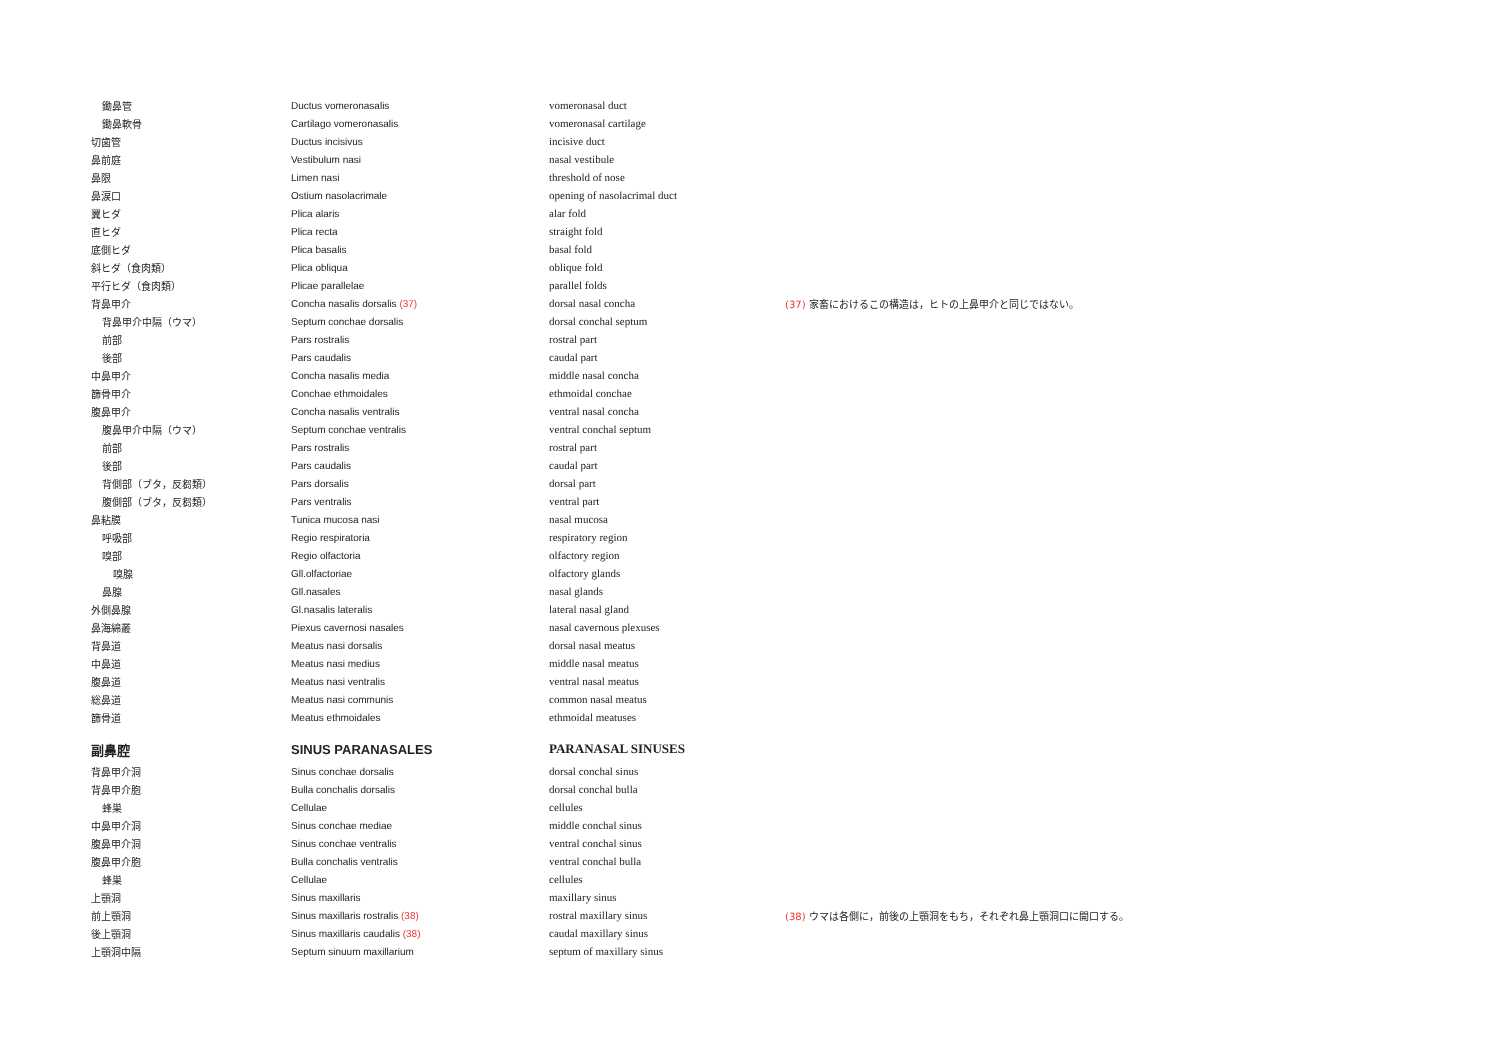| 鋤鼻管 | Ductus vomeronasalis | vomeronasal duct | |
| 鋤鼻軟骨 | Cartilago vomeronasalis | vomeronasal cartilage | |
| 切歯管 | Ductus incisivus | incisive duct | |
| 鼻前庭 | Vestibulum nasi | nasal vestibule | |
| 鼻限 | Limen nasi | threshold of nose | |
| 鼻涙口 | Ostium nasolacrimale | opening of nasolacrimal duct | |
| 翼ヒダ | Plica alaris | alar fold | |
| 直ヒダ | Plica recta | straight fold | |
| 底側ヒダ | Plica basalis | basal fold | |
| 斜ヒダ（食肉類） | Plica obliqua | oblique fold | |
| 平行ヒダ（食肉類） | Plicae parallelae | parallel folds | |
| 背鼻甲介 | Concha nasalis dorsalis (37) | dorsal nasal concha | (37) 家畜におけるこの構造は，ヒトの上鼻甲介と同じではない。 |
| 背鼻甲介中隔（ウマ） | Septum conchae dorsalis | dorsal conchal septum | |
| 前部 | Pars rostralis | rostral part | |
| 後部 | Pars caudalis | caudal part | |
| 中鼻甲介 | Concha nasalis media | middle nasal concha | |
| 篩骨甲介 | Conchae ethmoidales | ethmoidal conchae | |
| 腹鼻甲介 | Concha nasalis ventralis | ventral nasal concha | |
| 腹鼻甲介中隔（ウマ） | Septum conchae ventralis | ventral conchal septum | |
| 前部 | Pars rostralis | rostral part | |
| 後部 | Pars caudalis | caudal part | |
| 背側部（ブタ，反芻類） | Pars dorsalis | dorsal part | |
| 腹側部（ブタ，反芻類） | Pars ventralis | ventral part | |
| 鼻粘膜 | Tunica mucosa nasi | nasal mucosa | |
| 呼吸部 | Regio respiratoria | respiratory region | |
| 嗅部 | Regio olfactoria | olfactory region | |
| 嗅腺 | Gll.olfactoriae | olfactory glands | |
| 鼻腺 | Gll.nasales | nasal glands | |
| 外側鼻腺 | Gl.nasalis lateralis | lateral nasal gland | |
| 鼻海綿叢 | Piexus cavernosi nasales | nasal cavernous plexuses | |
| 背鼻道 | Meatus nasi dorsalis | dorsal nasal meatus | |
| 中鼻道 | Meatus nasi medius | middle nasal meatus | |
| 腹鼻道 | Meatus nasi ventralis | ventral nasal meatus | |
| 総鼻道 | Meatus nasi communis | common nasal meatus | |
| 篩骨道 | Meatus ethmoidales | ethmoidal meatuses | |
| 副鼻腔 | SINUS PARANASALES | PARANASAL SINUSES | |
| 背鼻甲介洞 | Sinus conchae dorsalis | dorsal conchal sinus | |
| 背鼻甲介胞 | Bulla conchalis dorsalis | dorsal conchal bulla | |
| 蜂巣 | Cellulae | cellules | |
| 中鼻甲介洞 | Sinus conchae mediae | middle conchal sinus | |
| 腹鼻甲介洞 | Sinus conchae ventralis | ventral conchal sinus | |
| 腹鼻甲介胞 | Bulla conchalis ventralis | ventral conchal bulla | |
| 蜂巣 | Cellulae | cellules | |
| 上顎洞 | Sinus maxillaris | maxillary sinus | |
| 前上顎洞 | Sinus maxillaris rostralis (38) | rostral maxillary sinus | (38) ウマは各側に，前後の上顎洞をもち，それぞれ鼻上顎洞口に開口する。 |
| 後上顎洞 | Sinus maxillaris caudalis (38) | caudal maxillary sinus | |
| 上顎洞中隔 | Septum sinuum maxillarium | septum of maxillary sinus | |